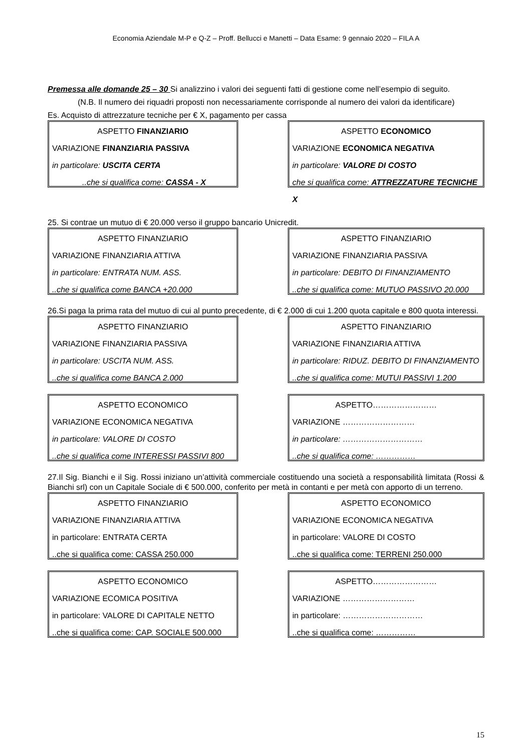Economia Aziendale M-P e Q-Z – Proff. Bellucci e Manetti – Data Esame: 9 gennaio 2020 – FILA A
Premessa alle domande 25 – 30 Si analizzino i valori dei seguenti fatti di gestione come nell’esempio di seguito.
(N.B. Il numero dei riquadri proposti non necessariamente corrisponde al numero dei valori da identificare)
Es. Acquisto di attrezzature tecniche per € X, pagamento per cassa
ASPETTO FINANZIARIO
VARIAZIONE FINANZIARIA PASSIVA
in particolare: USCITA CERTA
..che si qualifica come: CASSA - X
ASPETTO ECONOMICO
VARIAZIONE ECONOMICA NEGATIVA
in particolare: VALORE DI COSTO
che si qualifica come: ATTREZZATURE TECNICHE X
25. Si contrae un mutuo di € 20.000 verso il gruppo bancario Unicredit.
ASPETTO FINANZIARIO
VARIAZIONE FINANZIARIA ATTIVA
in particolare: ENTRATA NUM. ASS.
..che si qualifica come BANCA +20.000
ASPETTO FINANZIARIO
VARIAZIONE FINANZIARIA PASSIVA
in particolare: DEBITO DI FINANZIAMENTO
..che si qualifica come: MUTUO PASSIVO 20.000
26.Si paga la prima rata del mutuo di cui al punto precedente, di € 2.000 di cui 1.200 quota capitale e 800 quota interessi.
ASPETTO FINANZIARIO
VARIAZIONE FINANZIARIA PASSIVA
in particolare: USCITA NUM. ASS.
..che si qualifica come BANCA 2.000
ASPETTO FINANZIARIO
VARIAZIONE FINANZIARIA ATTIVA
in particolare: RIDUZ. DEBITO DI FINANZIAMENTO
..che si qualifica come: MUTUI PASSIVI 1.200
ASPETTO ECONOMICO
VARIAZIONE ECONOMICA NEGATIVA
in particolare: VALORE DI COSTO
..che si qualifica come INTERESSI PASSIVI 800
ASPETTO……………………
VARIAZIONE ………………………
in particolare: …………………………
..che si qualifica come: ……………
27.Il Sig. Bianchi e il Sig. Rossi iniziano un’attività commerciale costituendo una società a responsabilità limitata (Rossi & Bianchi srl) con un Capitale Sociale di € 500.000, conferito per metà in contanti e per metà con apporto di un terreno.
ASPETTO FINANZIARIO
VARIAZIONE FINANZIARIA ATTIVA
in particolare: ENTRATA CERTA
..che si qualifica come: CASSA 250.000
ASPETTO ECONOMICO
VARIAZIONE ECONOMICA NEGATIVA
in particolare: VALORE DI COSTO
..che si qualifica come: TERRENI 250.000
ASPETTO ECONOMICO
VARIAZIONE ECOMICA POSITIVA
in particolare: VALORE DI CAPITALE NETTO
..che si qualifica come: CAP. SOCIALE 500.000
ASPETTO……………………
VARIAZIONE ………………………
in particolare: …………………………
..che si qualifica come: ……………
15